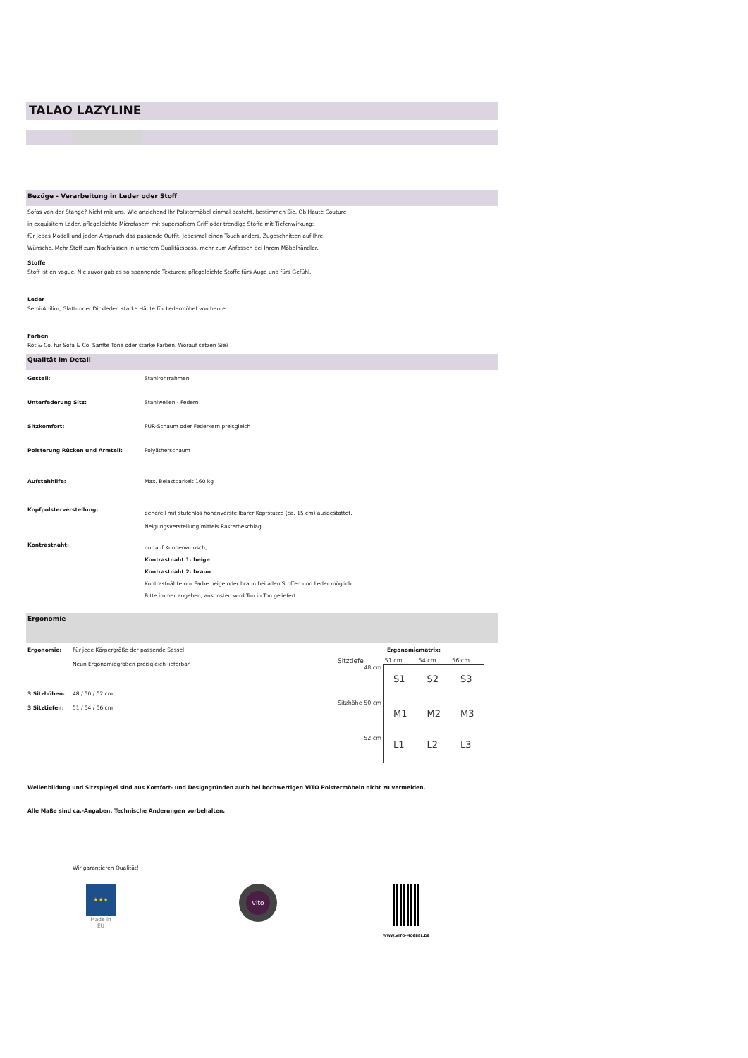TALAO LAZYLINE
Bezüge - Verarbeitung in Leder oder Stoff
Sofas von der Stange? Nicht mit uns. Wie anziehend Ihr Polstermöbel einmal dasteht, bestimmen Sie. Ob Haute Couture
in exquisitem Leder, pflegeleichte Microfasern mit supersoftem Griff oder trendige Stoffe mit Tiefenwirkung:
für jedes Modell und jeden Anspruch das passende Outfit. Jedesmal einen Touch anders. Zugeschnitten auf Ihre
Wünsche. Mehr Stoff zum Nachfassen in unserem Qualitätspass, mehr zum Anfassen bei Ihrem Möbelhändler.
Stoffe
Stoff ist en vogue. Nie zuvor gab es so spannende Texturen: pflegeleichte Stoffe fürs Auge und fürs Gefühl.
Leder
Semi-Anilin-, Glatt- oder Dickleder: starke Häute für Ledermöbel von heute.
Farben
Rot & Co. für Sofa & Co. Sanfte Töne oder starke Farben. Worauf setzen Sie?
Qualität im Detail
| Gestell: | Stahlrohrrahmen |
| Unterfederung Sitz: | Stahlwellen - Federn |
| Sitzkomfort: | PUR-Schaum oder Federkern preisgleich |
| Polsterung Rücken und Armteil: | Polyätherschaum |
| Aufstehhilfe: | Max. Belastbarkeit 160 kg |
| Kopfpolsterverstellung: | generell mit stufenlos höhenverstellbarer Kopfstütze (ca. 15 cm) ausgestattet. Neigungsverstellung mittels Rasterbeschlag. |
| Kontrastnaht: | nur auf Kundenwunsch; Kontrastnaht 1: beige Kontrastnaht 2: braun Kontrastnähte nur Farbe beige oder braun bei allen Stoffen und Leder möglich. Bitte immer angeben, ansonsten wird Ton in Ton geliefert. |
Ergonomie
| Ergonomie: | Für jede Körpergröße der passende Sessel. |
| | Neun Ergonomiegrößen preisgleich lieferbar. |
| 3 Sitzhöhen: | 48 / 50 / 52 cm |
| 3 Sitztiefen: | 51 / 54 / 56 cm |
Ergonomiematrix:
| Sitztiefe | 51 cm | 54 cm | 56 cm |
| 48 cm | S1 | S2 | S3 |
| Sitzhöhe 50 cm | M1 | M2 | M3 |
| 52 cm | L1 | L2 | L3 |
Wellenbildung und Sitzspiegel sind aus Komfort- und Designgründen auch bei hochwertigen VITO Polstermöbeln nicht zu vermeiden.
Alle Maße sind ca.-Angaben. Technische Änderungen vorbehalten.
Wir garantieren Qualität!
★★★
Made in EU
vito
WWW.VITO-MOEBEL.DE